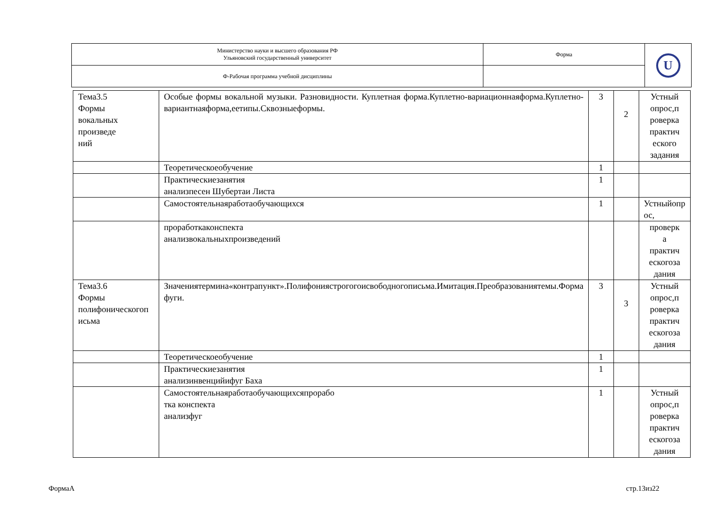| Министерство науки и высшего образования РФ Ульяновский государственный университет | Форма | U |
| Ф-Рабочая программа учебной дисциплины | | |
| Тема3.5 Формы вокальных произведе ний | Особые формы вокальной музыки. Разновидности. Куплетная форма.Куплетно-вариационнаяформа.Куплетно-вариантнаяформа,еетипы.Сквозныеформы. | 3 | 2 | Устный опрос,п роверка практич еского задания |
| | Теоретическоеобучение | 1 | | |
| | Практическиезанятия анализпесен Шубертаи Листа | 1 | | |
| | Самостоятельнаяработаобучающихся | 1 | | Устныйопр ос, |
| | проработкаконспекта анализвокальныхпроизведений | | | проверк а практич ескогоза дания |
| Тема3.6 Формы полифоническогоп исьма | Значениятермина«контрапункт».Полифониястрогогоисвободногописьма.Имитация.Преобразованиятемы.Форма фуги. | 3 | 3 | Устный опрос,п роверка практич ескогоза дания |
| | Теоретическоеобучение | 1 | | |
| | Практическиезанятия анализинвенцийифуг Баха | 1 | | |
| | Самостоятельнаяработаобучающихсяпрорабо тка конспекта анализфуг | 1 | | Устный опрос,п роверка практич ескогоза дания |
ФормаА стр.13из22